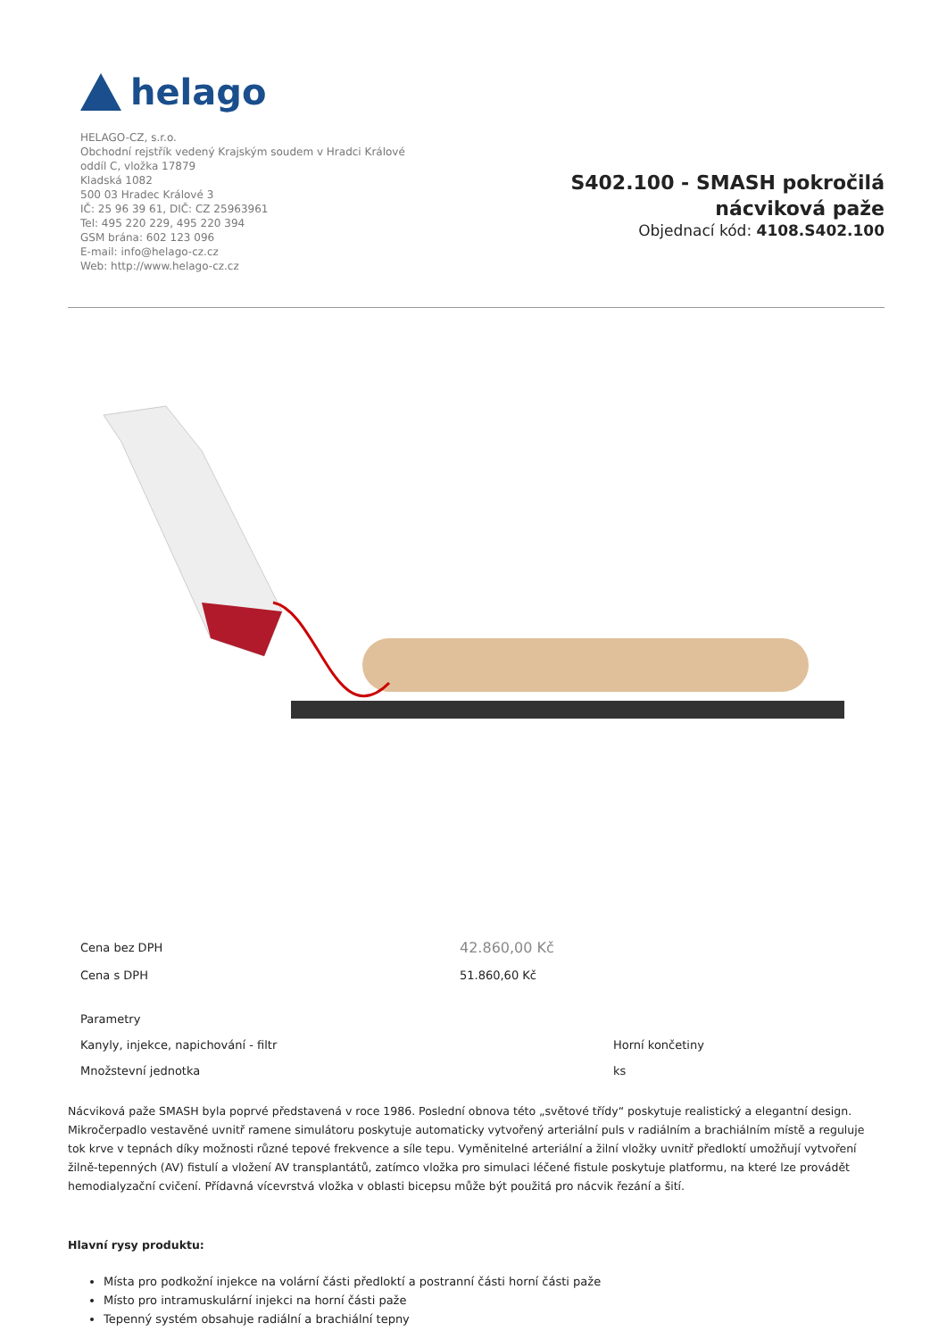helago
HELAGO-CZ, s.r.o.
Obchodní rejstřík vedený Krajským soudem v Hradci Králové
oddíl C, vložka 17879
Kladská 1082
500 03 Hradec Králové 3
IČ: 25 96 39 61, DIČ: CZ 25963961
Tel: 495 220 229, 495 220 394
GSM brána: 602 123 096
E-mail: info@helago-cz.cz
Web: http://www.helago-cz.cz
S402.100 - SMASH pokročilá nácviková paže
Objednací kód: 4108.S402.100
| Cena bez DPH | 42.860,00 Kč |
| Cena s DPH | 51.860,60 Kč |
| Parametry | |
| Kanyly, injekce, napichování - filtr | Horní končetiny |
| Množstevní jednotka | ks |
Nácviková paže SMASH byla poprvé představená v roce 1986. Poslední obnova této „světové třídy“ poskytuje realistický a elegantní design. Mikročerpadlo vestavěné uvnitř ramene simulátoru poskytuje automaticky vytvořený arteriální puls v radiálním a brachiálním místě a reguluje tok krve v tepnách díky možnosti různé tepové frekvence a síle tepu. Vyměnitelné arteriální a žilní vložky uvnitř předloktí umožňují vytvoření žilně-tepenných (AV) fistulí a vložení AV transplantátů, zatímco vložka pro simulaci léčené fistule poskytuje platformu, na které lze provádět hemodialyzační cvičení. Přídavná vícevrstvá vložka v oblasti bicepsu může být použitá pro nácvik řezání a šití.
Hlavní rysy produktu:
Místa pro podkožní injekce na volární části předloktí a postranní části horní části paže
Místo pro intramuskulární injekci na horní části paže
Tepenný systém obsahuje radiální a brachiální tepny